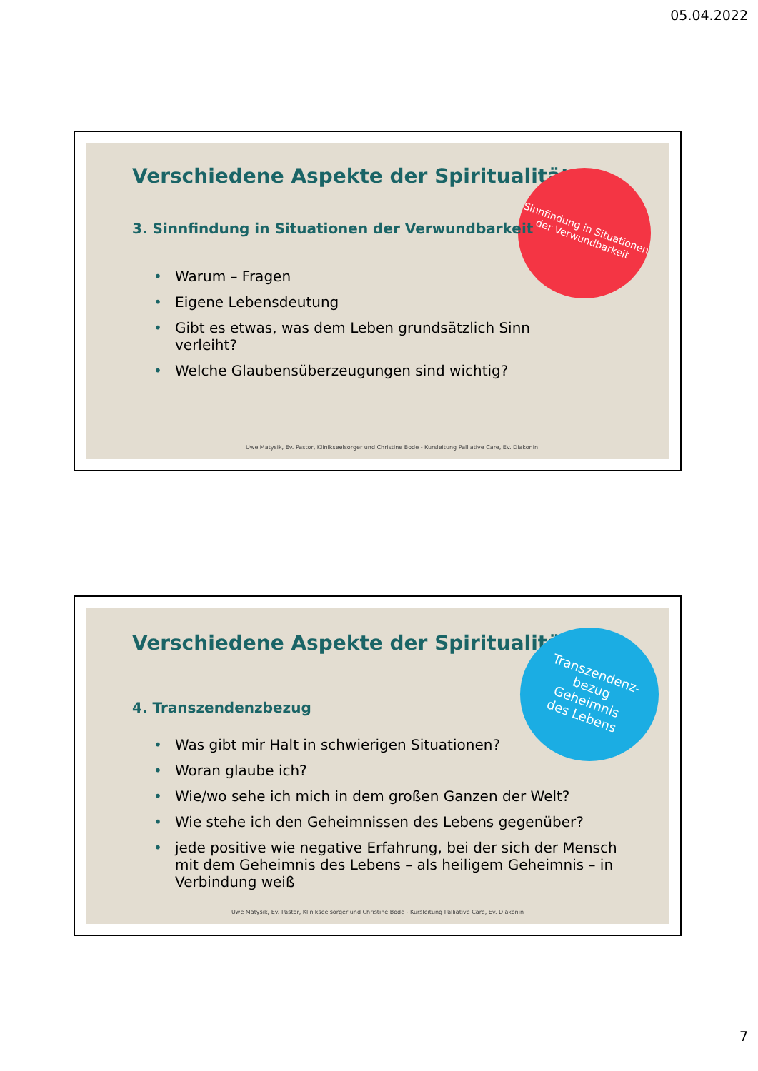05.04.2022
Verschiedene Aspekte der Spiritualität
Sinnfindung in Situationen der Verwundbarkeit
3. Sinnfindung in Situationen der Verwundbarkeit
• Warum – Fragen
• Eigene Lebensdeutung
• Gibt es etwas, was dem Leben grundsätzlich Sinn verleiht?
• Welche Glaubensüberzeugungen sind wichtig?
Uwe Matysik, Ev. Pastor, Klinikseelsorger und Christine Bode - Kursleitung Palliative Care, Ev. Diakonin
Verschiedene Aspekte der Spiritualität
Transzendenz-
bezug
Geheimnis
des Lebens
4. Transzendenzbezug
• Was gibt mir Halt in schwierigen Situationen?
• Woran glaube ich?
• Wie/wo sehe ich mich in dem großen Ganzen der Welt?
• Wie stehe ich den Geheimnissen des Lebens gegenüber?
• jede positive wie negative Erfahrung, bei der sich der Mensch mit dem Geheimnis des Lebens – als heiligem Geheimnis – in Verbindung weiß
Uwe Matysik, Ev. Pastor, Klinikseelsorger und Christine Bode - Kursleitung Palliative Care, Ev. Diakonin
7